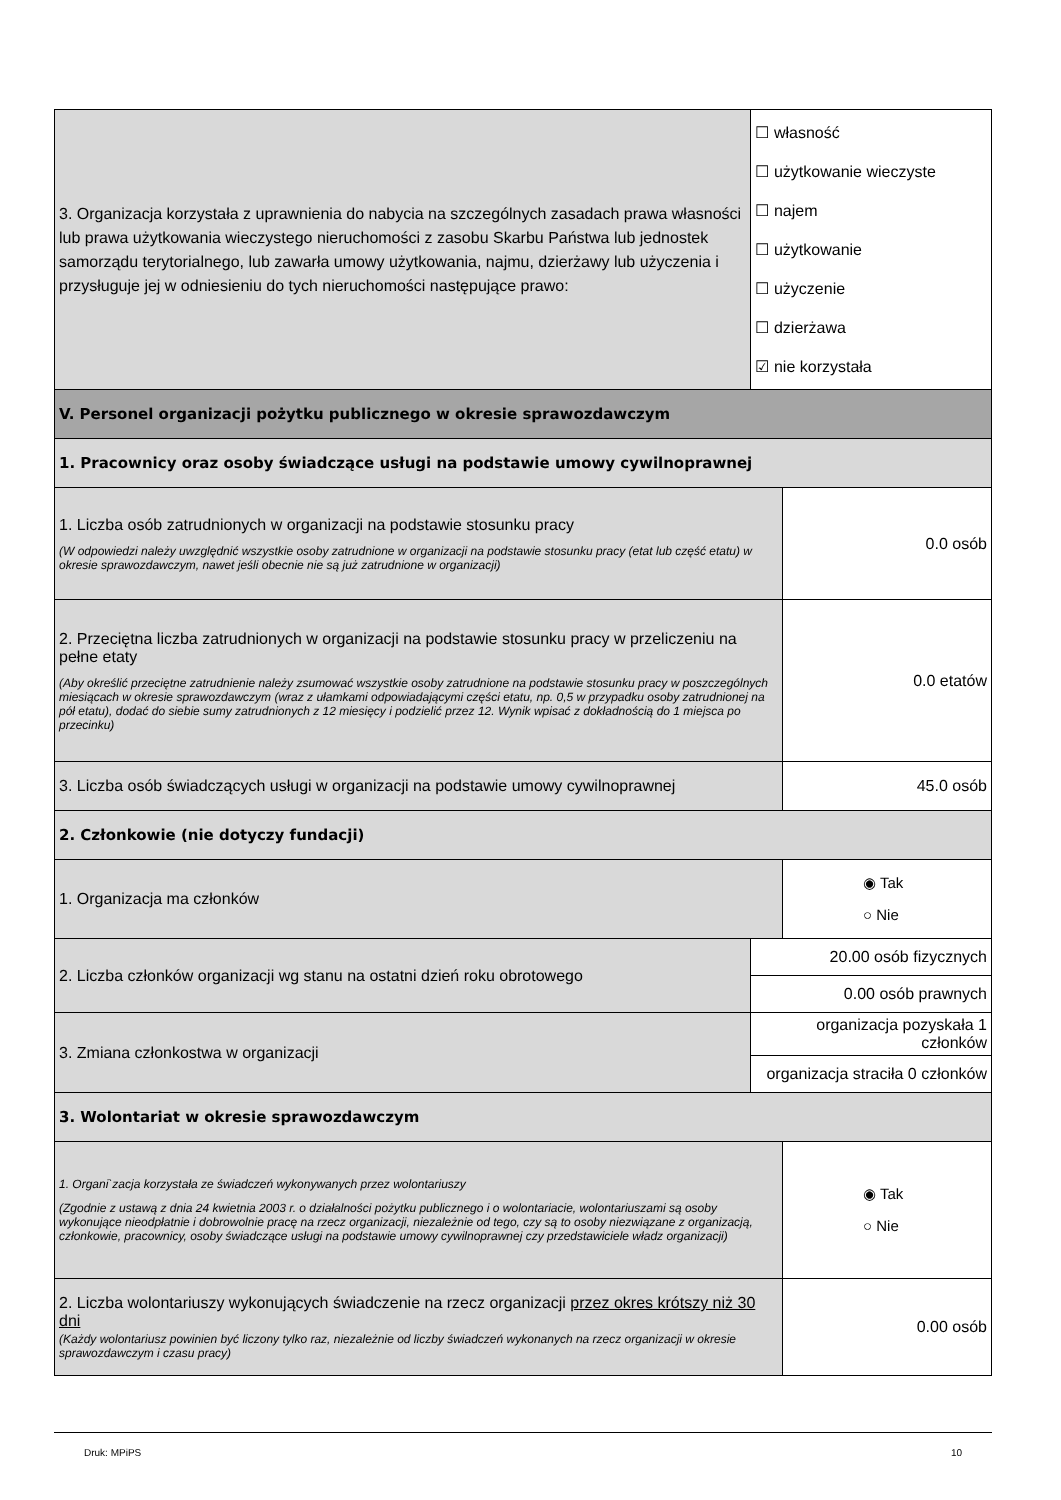| 3. Organizacja korzystała z uprawnienia do nabycia na szczególnych zasadach prawa własności lub prawa użytkowania wieczystego nieruchomości z zasobu Skarbu Państwa lub jednostek samorządu terytorialnego, lub zawarła umowy użytkowania, najmu, dzierżawy lub użyczenia i przysługuje jej w odniesieniu do tych nieruchomości następujące prawo: | ☐ własność ☐ użytkowanie wieczyste ☐ najem ☐ użytkowanie ☐ użyczenie ☐ dzierżawa ☑ nie korzystała | |
| V. Personel organizacji pożytku publicznego w okresie sprawozdawczym | | |
| 1. Pracownicy oraz osoby świadczące usługi na podstawie umowy cywilnoprawnej | | |
| 1. Liczba osób zatrudnionych w organizacji na podstawie stosunku pracy (W odpowiedzi należy uwzględnić wszystkie osoby zatrudnione w organizacji na podstawie stosunku pracy (etat lub część etatu) w okresie sprawozdawczym, nawet jeśli obecnie nie są już zatrudnione w organizacji) | | 0.0 osób |
| 2. Przeciętna liczba zatrudnionych w organizacji na podstawie stosunku pracy w przeliczeniu na pełne etaty (Aby określić przeciętne zatrudnienie należy zsumować wszystkie osoby zatrudnione na podstawie stosunku pracy w poszczególnych miesiącach w okresie sprawozdawczym (wraz z ułamkami odpowiadającymi części etatu, np. 0,5 w przypadku osoby zatrudnionej na pół etatu), dodać do siebie sumy zatrudnionych z 12 miesięcy i podzielić przez 12. Wynik wpisać z dokładnością do 1 miejsca po przecinku) | | 0.0 etatów |
| 3. Liczba osób świadczących usługi w organizacji na podstawie umowy cywilnoprawnej | | 45.0 osób |
| 2. Członkowie (nie dotyczy fundacji) | | |
| 1. Organizacja ma członków | | ◉ Tak ○ Nie |
| 2. Liczba członków organizacji wg stanu na ostatni dzień roku obrotowego | 20.00 osób fizycznych | |
| | 0.00 osób prawnych | |
| 3. Zmiana członkostwa w organizacji | organizacja pozyskała 1 członków | |
| | organizacja straciła 0 członków | |
| 3. Wolontariat w okresie sprawozdawczym | | |
| 1. Organi`zacja korzystała ze świadczeń wykonywanych przez wolontariuszy (Zgodnie z ustawą z dnia 24 kwietnia 2003 r. o działalności pożytku publicznego i o wolontariacie, wolontariuszami są osoby wykonujące nieodpłatnie i dobrowolnie pracę na rzecz organizacji, niezależnie od tego, czy są to osoby niezwiązane z organizacją, członkowie, pracownicy, osoby świadczące usługi na podstawie umowy cywilnoprawnej czy przedstawiciele władz organizacji) | | ◉ Tak ○ Nie |
| 2. Liczba wolontariuszy wykonujących świadczenie na rzecz organizacji przez okres krótszy niż 30 dni (Każdy wolontariusz powinien być liczony tylko raz, niezależnie od liczby świadczeń wykonanych na rzecz organizacji w okresie sprawozdawczym i czasu pracy) | | 0.00 osób |
Druk: MPiPS 10